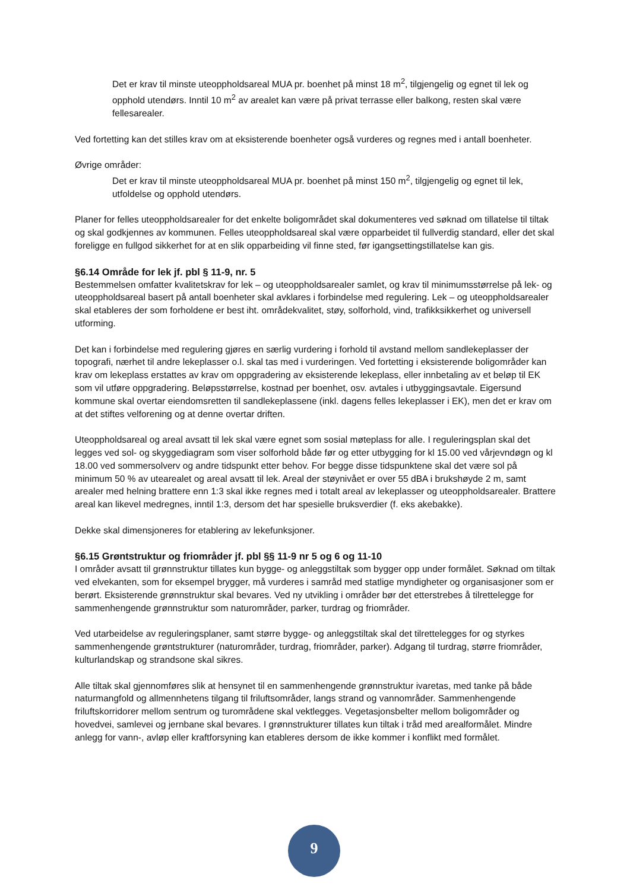Det er krav til minste uteoppholdsareal MUA pr. boenhet på minst 18 m<sup>2</sup>, tilgjengelig og egnet til lek og opphold utendørs. Inntil 10 m<sup>2</sup> av arealet kan være på privat terrasse eller balkong, resten skal være fellesarealer.
Ved fortetting kan det stilles krav om at eksisterende boenheter også vurderes og regnes med i antall boenheter.
Øvrige områder:
Det er krav til minste uteoppholdsareal MUA pr. boenhet på minst 150 m<sup>2</sup>, tilgjengelig og egnet til lek, utfoldelse og opphold utendørs.
Planer for felles uteoppholdsarealer for det enkelte boligområdet skal dokumenteres ved søknad om tillatelse til tiltak og skal godkjennes av kommunen. Felles uteoppholdsareal skal være opparbeidet til fullverdig standard, eller det skal foreligge en fullgod sikkerhet for at en slik opparbeiding vil finne sted, før igangsettingstillatelse kan gis.
§6.14 Område for lek jf. pbl § 11-9, nr. 5
Bestemmelsen omfatter kvalitetskrav for lek – og uteoppholdsarealer samlet, og krav til minimumsstørrelse på lek- og uteoppholdsareal basert på antall boenheter skal avklares i forbindelse med regulering. Lek – og uteoppholdsarealer skal etableres der som forholdene er best iht. områdekvalitet, støy, solforhold, vind, trafikksikkerhet og universell utforming.
Det kan i forbindelse med regulering gjøres en særlig vurdering i forhold til avstand mellom sandlekeplasser der topografi, nærhet til andre lekeplasser o.l. skal tas med i vurderingen. Ved fortetting i eksisterende boligområder kan krav om lekeplass erstattes av krav om oppgradering av eksisterende lekeplass, eller innbetaling av et beløp til EK som vil utføre oppgradering. Beløpsstørrelse, kostnad per boenhet, osv. avtales i utbyggingsavtale. Eigersund kommune skal overtar eiendomsretten til sandlekeplassene (inkl. dagens felles lekeplasser i EK), men det er krav om at det stiftes velforening og at denne overtar driften.
Uteoppholdsareal og areal avsatt til lek skal være egnet som sosial møteplass for alle. I reguleringsplan skal det legges ved sol- og skyggediagram som viser solforhold både før og etter utbygging for kl 15.00 ved vårjevndøgn og kl 18.00 ved sommersolverv og andre tidspunkt etter behov. For begge disse tidspunktene skal det være sol på minimum 50 % av utearealet og areal avsatt til lek. Areal der støynivået er over 55 dBA i brukshøyde 2 m, samt arealer med helning brattere enn 1:3 skal ikke regnes med i totalt areal av lekeplasser og uteoppholdsarealer. Brattere areal kan likevel medregnes, inntil 1:3, dersom det har spesielle bruksverdier (f. eks akebakke).
Dekke skal dimensjoneres for etablering av lekefunksjoner.
§6.15 Grøntstruktur og friområder jf. pbl §§ 11-9 nr 5 og 6 og 11-10
I områder avsatt til grønnstruktur tillates kun bygge- og anleggstiltak som bygger opp under formålet. Søknad om tiltak ved elvekanten, som for eksempel brygger, må vurderes i samråd med statlige myndigheter og organisasjoner som er berørt. Eksisterende grønnstruktur skal bevares. Ved ny utvikling i områder bør det etterstrebes å tilrettelegge for sammenhengende grønnstruktur som naturområder, parker, turdrag og friområder.
Ved utarbeidelse av reguleringsplaner, samt større bygge- og anleggstiltak skal det tilrettelegges for og styrkes sammenhengende grøntstrukturer (naturområder, turdrag, friområder, parker). Adgang til turdrag, større friområder, kulturlandskap og strandsone skal sikres.
Alle tiltak skal gjennomføres slik at hensynet til en sammenhengende grønnstruktur ivaretas, med tanke på både naturmangfold og allmennhetens tilgang til friluftsområder, langs strand og vannområder. Sammenhengende friluftskorridorer mellom sentrum og turområdene skal vektlegges. Vegetasjonsbelter mellom boligområder og hovedvei, samlevei og jernbane skal bevares. I grønnstrukturer tillates kun tiltak i tråd med arealformålet. Mindre anlegg for vann-, avløp eller kraftforsyning kan etableres dersom de ikke kommer i konflikt med formålet.
9